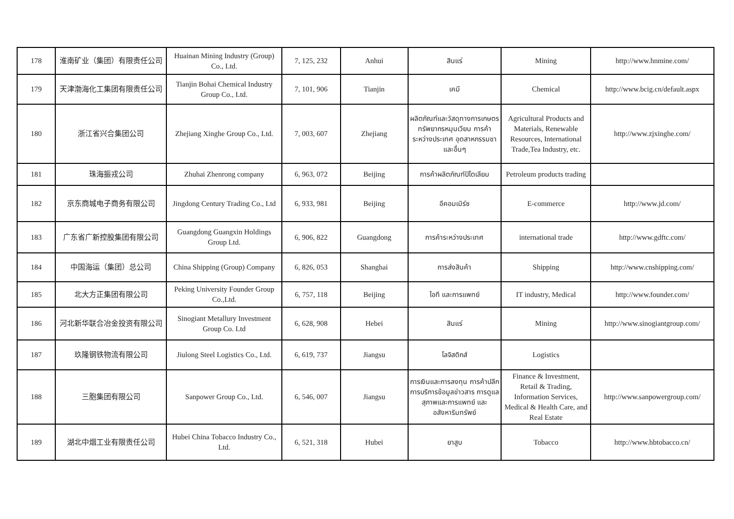| 178 | 淮南矿业（集团）有限责任公司 | Huainan Mining Industry (Group) Co., Ltd. | 7, 125, 232 | Anhui | สินแร่ | Mining | http://www.hnmine.com/ |
| 179 | 天津渤海化工集团有限责任公司 | Tianjin Bohai Chemical Industry Group Co., Ltd. | 7, 101, 906 | Tianjin | เคมี | Chemical | http://www.bcig.cn/default.aspx |
| 180 | 浙江省兴合集团公司 | Zhejiang Xinghe Group Co., Ltd. | 7, 003, 607 | Zhejiang | ผลิตภัณฑ์และวัสดุทางการเกษตร ทรัพยากรหมุนเวียน การค้าระหว่างประเทศ อุตสาหกรรมชา และอื่นๆ | Agricultural Products and Materials, Renewable Resources, International Trade,Tea Industry, etc. | http://www.zjxinghe.com/ |
| 181 | 珠海振戎公司 | Zhuhai Zhenrong company | 6, 963, 072 | Beijing | การค้าผลิตภัณฑ์ปิโตเลียม | Petroleum products trading | |
| 182 | 京东商城电子商务有限公司 | Jingdong Century Trading Co., Ltd | 6, 933, 981 | Beijing | อีคอมเมิร์ซ | E-commerce | http://www.jd.com/ |
| 183 | 广东省广新控股集团有限公司 | Guangdong Guangxin Holdings Group Ltd. | 6, 906, 822 | Guangdong | การค้าระหว่างประเทศ | international trade | http://www.gdftc.com/ |
| 184 | 中国海运（集团）总公司 | China Shipping (Group) Company | 6, 826, 053 | Shanghai | การส่งสินค้า | Shipping | http://www.cnshipping.com/ |
| 185 | 北大方正集团有限公司 | Peking University Founder Group Co.,Ltd. | 6, 757, 118 | Beijing | ไอที และการแพทย์ | IT industry, Medical | http://www.founder.com/ |
| 186 | 河北新华联合冶金投资有限公司 | Sinogiant Metallury Investment Group Co. Ltd | 6, 628, 908 | Hebei | สินแร่ | Mining | http://www.sinogiantgroup.com/ |
| 187 | 玖隆钢铁物流有限公司 | Jiulong Steel Logistics Co., Ltd. | 6, 619, 737 | Jiangsu | โลจิสติกส์ | Logistics | |
| 188 | 三胞集团有限公司 | Sanpower Group Co., Ltd. | 6, 546, 007 | Jiangsu | การเงินและการลงทุน การค้าปลีก การบริการข้อมูลข่าวสาร การดูแลสุภาพและการแพทย์ และอสังหาริมทรัพย์ | Finance & Investment, Retail & Trading, Information Services, Medical & Health Care, and Real Estate | http://www.sanpowergroup.com/ |
| 189 | 湖北中烟工业有限责任公司 | Hubei China Tobacco Industry Co., Ltd. | 6, 521, 318 | Hubei | ยาสูบ | Tobacco | http://www.hbtobacco.cn/ |